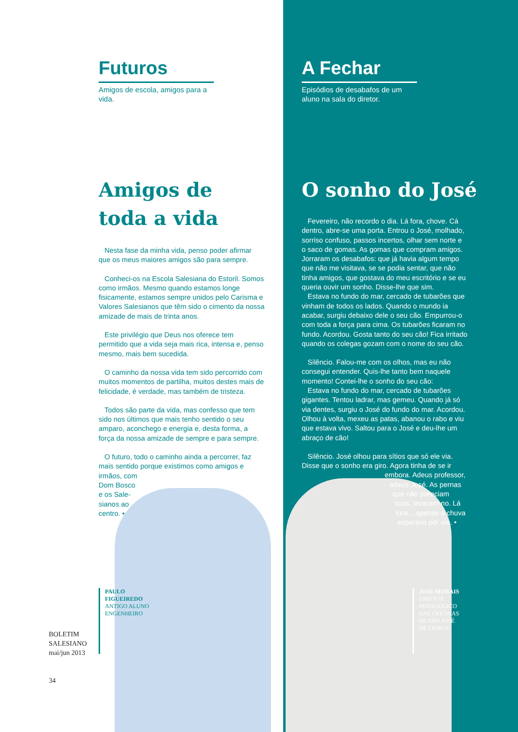Futuros
Amigos de escola, amigos para a vida.
Amigos de toda a vida
Nesta fase da minha vida, penso poder afirmar que os meus maiores amigos são para sempre.
Conheci-os na Escola Salesiana do Estoril. Somos como irmãos. Mesmo quando estamos longe fisicamente, estamos sempre unidos pelo Carisma e Valores Salesianos que têm sido o cimento da nossa amizade de mais de trinta anos.
Este privilégio que Deus nos oferece tem permitido que a vida seja mais rica, intensa e, penso mesmo, mais bem sucedida.
O caminho da nossa vida tem sido percorrido com muitos momentos de partilha, muitos destes mais de felicidade, é verdade, mas também de tristeza.
Todos são parte da vida, mas confesso que tem sido nos últimos que mais tenho sentido o seu amparo, aconchego e energia e, desta forma, a força da nossa amizade de sempre e para sempre.
O futuro, todo o caminho ainda a percorrer, faz mais sentido porque existimos como amigos e irmãos, com
Dom Bosco
e os Sale-
sianos ao
centro. •
PAULO
FIGUEIREDO
ANTIGO ALUNO
ENGENHEIRO
BOLETIM
SALESIANO
mai/jun 2013
34
A Fechar
Episódios de desabafos de um aluno na sala do diretor.
O sonho do José
Fevereiro, não recordo o dia. Lá fora, chove. Cá dentro, abre-se uma porta. Entrou o José, molhado, sorriso confuso, passos incertos, olhar sem norte e o saco de gomas. As gomas que compram amigos. Jorraram os desabafos: que já havia algum tempo que não me visitava, se se podia sentar, que não tinha amigos, que gostava do meu escritório e se eu queria ouvir um sonho. Disse-lhe que sim.
Estava no fundo do mar, cercado de tubarões que vinham de todos os lados. Quando o mundo ia acabar, surgiu debaixo dele o seu cão. Empurrou-o com toda a força para cima. Os tubarões ficaram no fundo. Acordou. Gosta tanto do seu cão! Fica irritado quando os colegas gozam com o nome do seu cão.
Silêncio. Falou-me com os olhos, mas eu não consegui entender. Quis-lhe tanto bem naquele momento! Contei-lhe o sonho do seu cão:
Estava no fundo do mar, cercado de tubarões gigantes. Tentou ladrar, mas gemeu. Quando já só via dentes, surgiu o José do fundo do mar. Acordou. Olhou à volta, mexeu as patas, abanou o rabo e viu que estava vivo. Saltou para o José e deu-lhe um abraço de cão!
Silêncio. José olhou para sítios que só ele via. Disse que o sonho era giro. Agora tinha de se ir
embora. Adeus professor,
adeus José. As pernas
que não pareciam
suas, levaram-no. Lá
fora... apenas a chuva
esperava por ele. •
JOSÉ MORAIS
DIRETOR
PEDAGÓGICO
DAS OFICINAS
DE SÃO JOSÉ
DE LISBOA